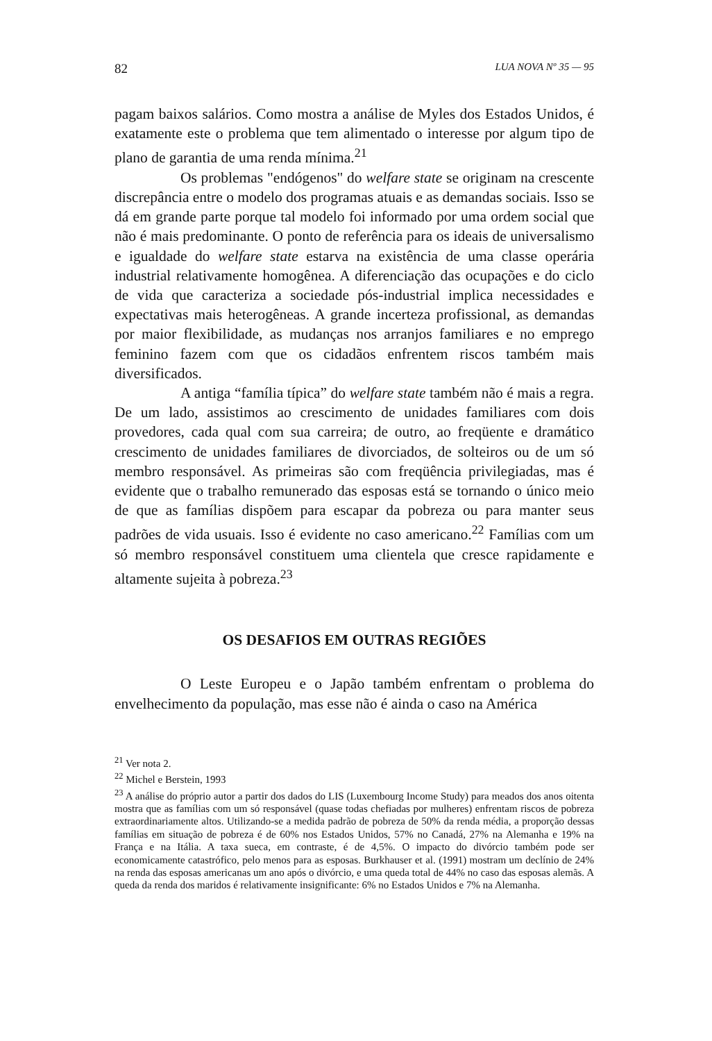82 LUA NOVA Nº 35 — 95
pagam baixos salários. Como mostra a análise de Myles dos Estados Unidos, é exatamente este o problema que tem alimentado o interesse por algum tipo de plano de garantia de uma renda mínima.<sup>21</sup>
Os problemas "endógenos" do welfare state se originam na crescente discrepância entre o modelo dos programas atuais e as demandas sociais. Isso se dá em grande parte porque tal modelo foi informado por uma ordem social que não é mais predominante. O ponto de referência para os ideais de universalismo e igualdade do welfare state estarva na existência de uma classe operária industrial relativamente homogênea. A diferenciação das ocupações e do ciclo de vida que caracteriza a sociedade pós-industrial implica necessidades e expectativas mais heterogêneas. A grande incerteza profissional, as demandas por maior flexibilidade, as mudanças nos arranjos familiares e no emprego feminino fazem com que os cidadãos enfrentem riscos também mais diversificados.
A antiga “família típica” do welfare state também não é mais a regra. De um lado, assistimos ao crescimento de unidades familiares com dois provedores, cada qual com sua carreira; de outro, ao freqüente e dramático crescimento de unidades familiares de divorciados, de solteiros ou de um só membro responsável. As primeiras são com freqüência privilegiadas, mas é evidente que o trabalho remunerado das esposas está se tornando o único meio de que as famílias dispõem para escapar da pobreza ou para manter seus padrões de vida usuais. Isso é evidente no caso americano.<sup>22</sup> Famílias com um só membro responsável constituem uma clientela que cresce rapidamente e altamente sujeita à pobreza.<sup>23</sup>
OS DESAFIOS EM OUTRAS REGIÕES
O Leste Europeu e o Japão também enfrentam o problema do envelhecimento da população, mas esse não é ainda o caso na América
<sup>21</sup> Ver nota 2.
<sup>22</sup> Michel e Berstein, 1993
<sup>23</sup> A análise do próprio autor a partir dos dados do LIS (Luxembourg Income Study) para meados dos anos oitenta mostra que as famílias com um só responsável (quase todas chefiadas por mulheres) enfrentam riscos de pobreza extraordinariamente altos. Utilizando-se a medida padrão de pobreza de 50% da renda média, a proporção dessas famílias em situação de pobreza é de 60% nos Estados Unidos, 57% no Canadá, 27% na Alemanha e 19% na França e na Itália. A taxa sueca, em contraste, é de 4,5%. O impacto do divórcio também pode ser economicamente catastrófico, pelo menos para as esposas. Burkhauser et al. (1991) mostram um declínio de 24% na renda das esposas americanas um ano após o divórcio, e uma queda total de 44% no caso das esposas alemãs. A queda da renda dos maridos é relativamente insignificante: 6% no Estados Unidos e 7% na Alemanha.